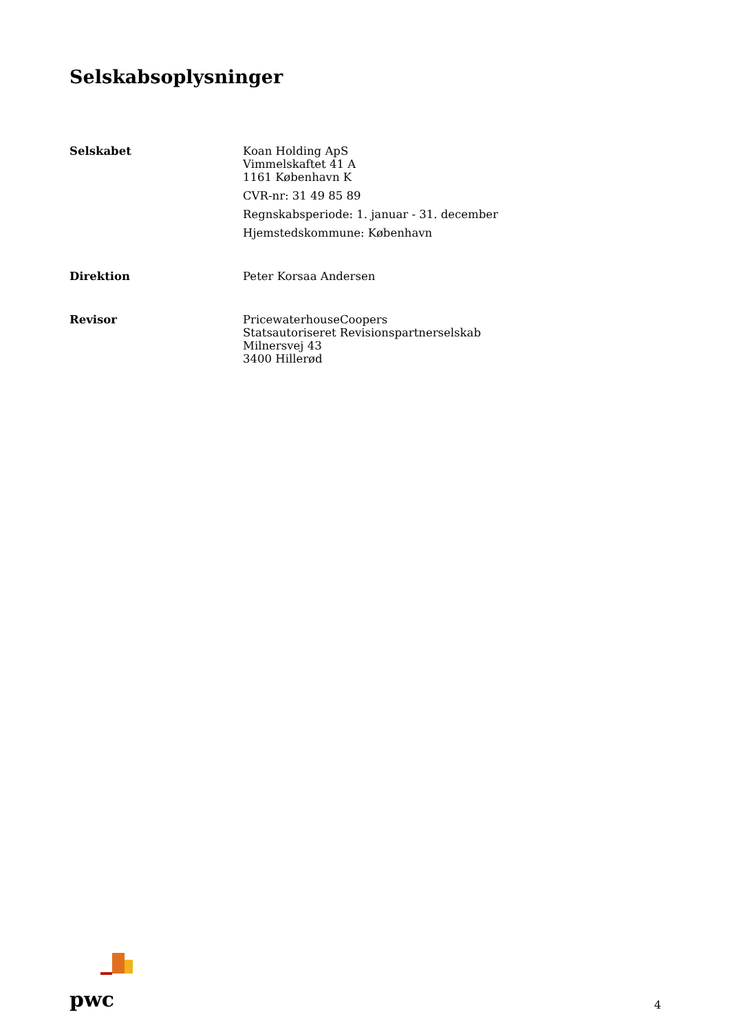Selskabsoplysninger
Selskabet
Koan Holding ApS
Vimmelskaftet 41 A
1161 København K
CVR-nr: 31 49 85 89
Regnskabsperiode: 1. januar - 31. december
Hjemstedskommune: København
Direktion
Peter Korsaa Andersen
Revisor
PricewaterhouseCoopers
Statsautoriseret Revisionspartnerselskab
Milnersvej 43
3400 Hillerød
pwc
4